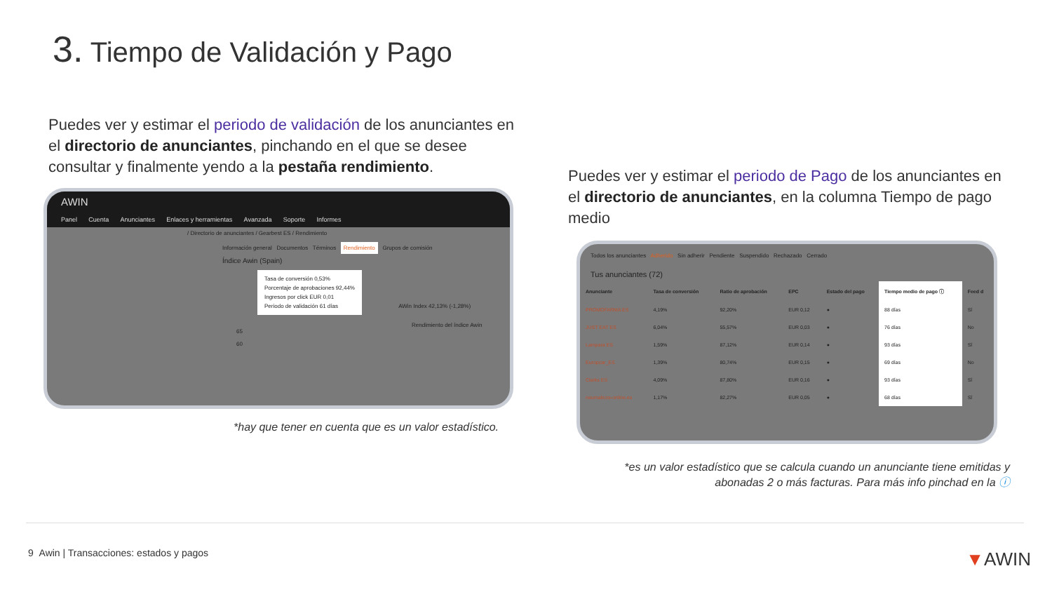3. Tiempo de Validación y Pago
Puedes ver y estimar el periodo de validación de los anunciantes en el directorio de anunciantes, pinchando en el que se desee consultar y finalmente yendo a la pestaña rendimiento.
AWIN
Panel Cuenta Anunciantes Enlaces y herramientas Avanzada Soporte Informes
/ Directorio de anunciantes / Gearbest ES / Rendimiento
Información general Documentos Términos Rendimiento Grupos de comisión
Índice Awin (Spain)
Tasa de conversión 0,53%
Porcentaje de aprobaciones 92,44%
Ingresos por click EUR 0,01
Periodo de validación 61 días
AWin Index 42,13% (-1,28%)
Rendimiento del índice Awin
65
60
*hay que tener en cuenta que es un valor estadístico.
Puedes ver y estimar el periodo de Pago de los anunciantes en el directorio de anunciantes, en la columna Tiempo de pago medio
Todos los anunciantes Adherido Sin adherir Pendiente Suspendido Rechazado Cerrado
Tus anunciantes (72)
| Anunciante | Tasa de conversión | Ratio de aprobación | EPC | Estado del pago | Tiempo medio de pago ⓘ | Feed d |
| --- | --- | --- | --- | --- | --- | --- |
| PROMOFARMA ES | 4,19% | 92,20% | EUR 0,12 | ● | 88 días | Sí |
| JUST EAT ES | 6,04% | 55,57% | EUR 0,03 | ● | 76 días | No |
| Lampara ES | 1,59% | 87,12% | EUR 0,14 | ● | 93 días | Sí |
| Europcar_ES | 1,39% | 80,74% | EUR 0,15 | ● | 69 días | No |
| Clarks ES | 4,09% | 87,80% | EUR 0,16 | ● | 93 días | Sí |
| neumaticos-online.es | 1,17% | 82,27% | EUR 0,05 | ● | 68 días | Sí |
*es un valor estadístico que se calcula cuando un anunciante tiene emitidas y abonadas 2 o más facturas. Para más info pinchad en la ⓘ
9 Awin | Transacciones: estados y pagos
▼AWIN